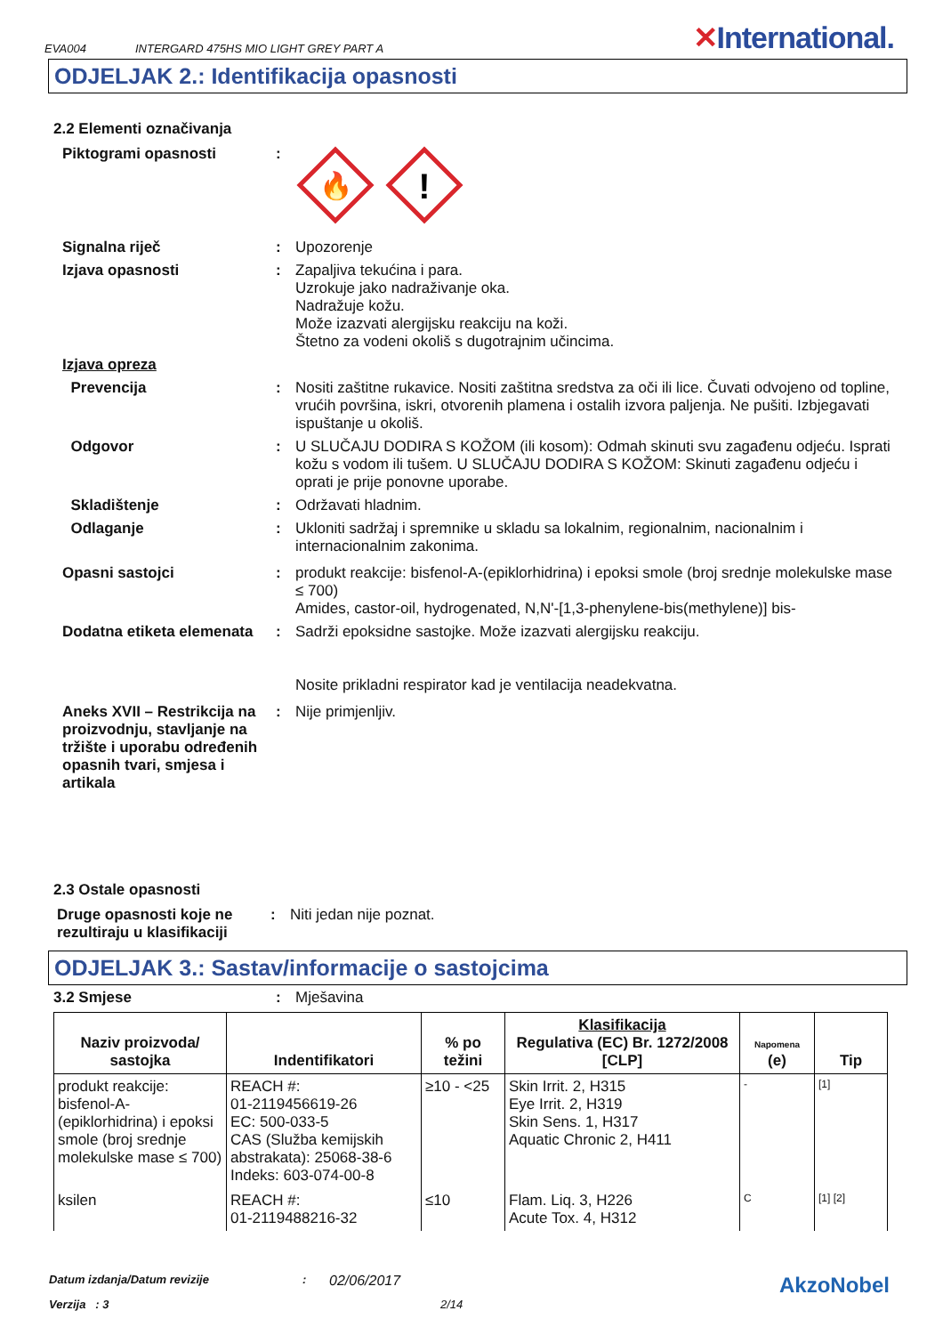EVA004 INTERGARD 475HS MIO LIGHT GREY PART A ✕International.
ODJELJAK 2.: Identifikacija opasnosti
2.2 Elementi označivanja
Piktogrami opasnosti :
🔥
!
Signalna riječ :
Upozorenje
Izjava opasnosti :
Zapaljiva tekućina i para.
Uzrokuje jako nadraživanje oka.
Nadražuje kožu.
Može izazvati alergijsku reakciju na koži.
Štetno za vodeni okoliš s dugotrajnim učincima.
Izjava opreza
Prevencija :
Nositi zaštitne rukavice. Nositi zaštitna sredstva za oči ili lice. Čuvati odvojeno od topline, vrućih površina, iskri, otvorenih plamena i ostalih izvora paljenja. Ne pušiti. Izbjegavati ispuštanje u okoliš.
Odgovor :
U SLUČAJU DODIRA S KOŽOM (ili kosom): Odmah skinuti svu zagađenu odjeću. Isprati kožu s vodom ili tušem. U SLUČAJU DODIRA S KOŽOM: Skinuti zagađenu odjeću i oprati je prije ponovne uporabe.
Skladištenje :
Održavati hladnim.
Odlaganje :
Ukloniti sadržaj i spremnike u skladu sa lokalnim, regionalnim, nacionalnim i internacionalnim zakonima.
Opasni sastojci :
produkt reakcije: bisfenol-A-(epiklorhidrina) i epoksi smole (broj srednje molekulske mase ≤ 700)
Amides, castor-oil, hydrogenated, N,N'-[1,3-phenylene-bis(methylene)] bis-
Dodatna etiketa elemenata
:
Sadrži epoksidne sastojke. Može izazvati alergijsku reakciju.
Nosite prikladni respirator kad je ventilacija neadekvatna.
Aneks XVII – Restrikcija na proizvodnju, stavljanje na tržište i uporabu određenih opasnih tvari, smjesa i artikala
:
Nije primjenljiv.
2.3 Ostale opasnosti
Druge opasnosti koje ne rezultiraju u klasifikaciji
:
Niti jedan nije poznat.
ODJELJAK 3.: Sastav/informacije o sastojcima
3.2 Smjese :
Mješavina
| Naziv proizvoda/ sastojka | Indentifikatori | % po težini | Klasifikacija Regulativa (EC) Br. 1272/2008 [CLP] | Napomena (e) | Tip |
| --- | --- | --- | --- | --- | --- |
| produkt reakcije: bisfenol-A-(epiklorhidrina) i epoksi smole (broj srednje molekulske mase ≤ 700) | REACH #: 01-2119456619-26 EC: 500-033-5 CAS (Služba kemijskih abstrakata): 25068-38-6 Indeks: 603-074-00-8 | ≥10 - <25 | Skin Irrit. 2, H315 Eye Irrit. 2, H319 Skin Sens. 1, H317 Aquatic Chronic 2, H411 | - | [1] |
| ksilen | REACH #: 01-2119488216-32 | ≤10 | Flam. Liq. 3, H226 Acute Tox. 4, H312 | C | [1] [2] |
Datum izdanja/Datum revizije: 02/06/2017 AkzoNobel
Verzija : 3 2/14